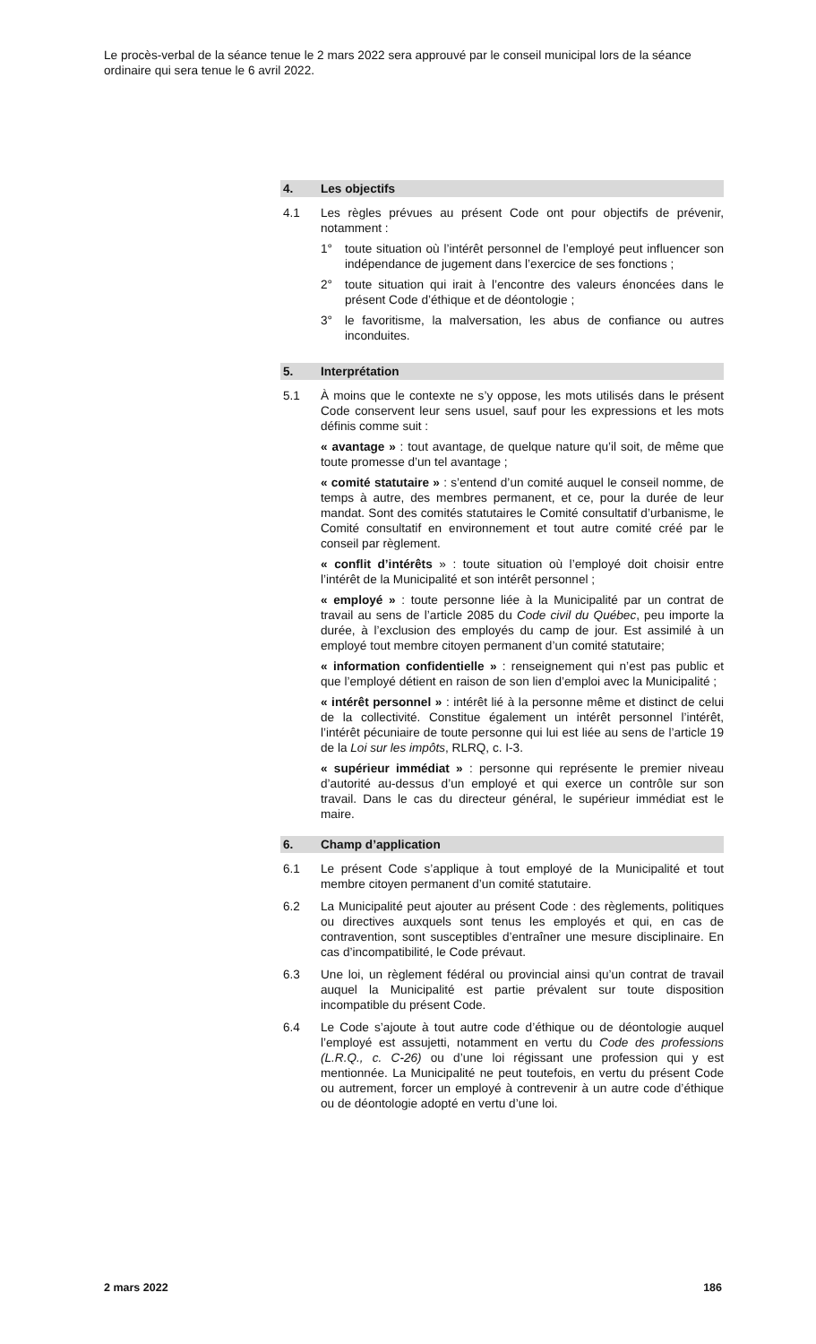Le procès-verbal de la séance tenue le 2 mars 2022 sera approuvé par le conseil municipal lors de la séance ordinaire qui sera tenue le 6 avril 2022.
4. Les objectifs
4.1 Les règles prévues au présent Code ont pour objectifs de prévenir, notamment :
1° toute situation où l’intérêt personnel de l’employé peut influencer son indépendance de jugement dans l’exercice de ses fonctions ;
2° toute situation qui irait à l’encontre des valeurs énoncées dans le présent Code d’éthique et de déontologie ;
3° le favoritisme, la malversation, les abus de confiance ou autres inconduites.
5. Interprétation
5.1 À moins que le contexte ne s’y oppose, les mots utilisés dans le présent Code conservent leur sens usuel, sauf pour les expressions et les mots définis comme suit :
« avantage » : tout avantage, de quelque nature qu’il soit, de même que toute promesse d’un tel avantage ;
« comité statutaire » : s’entend d’un comité auquel le conseil nomme, de temps à autre, des membres permanent, et ce, pour la durée de leur mandat. Sont des comités statutaires le Comité consultatif d’urbanisme, le Comité consultatif en environnement et tout autre comité créé par le conseil par règlement.
« conflit d’intérêts » : toute situation où l’employé doit choisir entre l’intérêt de la Municipalité et son intérêt personnel ;
« employé » : toute personne liée à la Municipalité par un contrat de travail au sens de l’article 2085 du Code civil du Québec, peu importe la durée, à l’exclusion des employés du camp de jour. Est assimilé à un employé tout membre citoyen permanent d’un comité statutaire;
« information confidentielle » : renseignement qui n’est pas public et que l’employé détient en raison de son lien d’emploi avec la Municipalité ;
« intérêt personnel » : intérêt lié à la personne même et distinct de celui de la collectivité. Constitue également un intérêt personnel l’intérêt, l’intérêt pécuniaire de toute personne qui lui est liée au sens de l’article 19 de la Loi sur les impôts, RLRQ, c. I-3.
« supérieur immédiat » : personne qui représente le premier niveau d’autorité au-dessus d’un employé et qui exerce un contrôle sur son travail. Dans le cas du directeur général, le supérieur immédiat est le maire.
6. Champ d’application
6.1 Le présent Code s’applique à tout employé de la Municipalité et tout membre citoyen permanent d’un comité statutaire.
6.2 La Municipalité peut ajouter au présent Code : des règlements, politiques ou directives auxquels sont tenus les employés et qui, en cas de contravention, sont susceptibles d’entraîner une mesure disciplinaire. En cas d’incompatibilité, le Code prévaut.
6.3 Une loi, un règlement fédéral ou provincial ainsi qu’un contrat de travail auquel la Municipalité est partie prévalent sur toute disposition incompatible du présent Code.
6.4 Le Code s’ajoute à tout autre code d’éthique ou de déontologie auquel l’employé est assujetti, notamment en vertu du Code des professions (L.R.Q., c. C-26) ou d’une loi régissant une profession qui y est mentionnée. La Municipalité ne peut toutefois, en vertu du présent Code ou autrement, forcer un employé à contrevenir à un autre code d’éthique ou de déontologie adopté en vertu d’une loi.
2 mars 2022 186